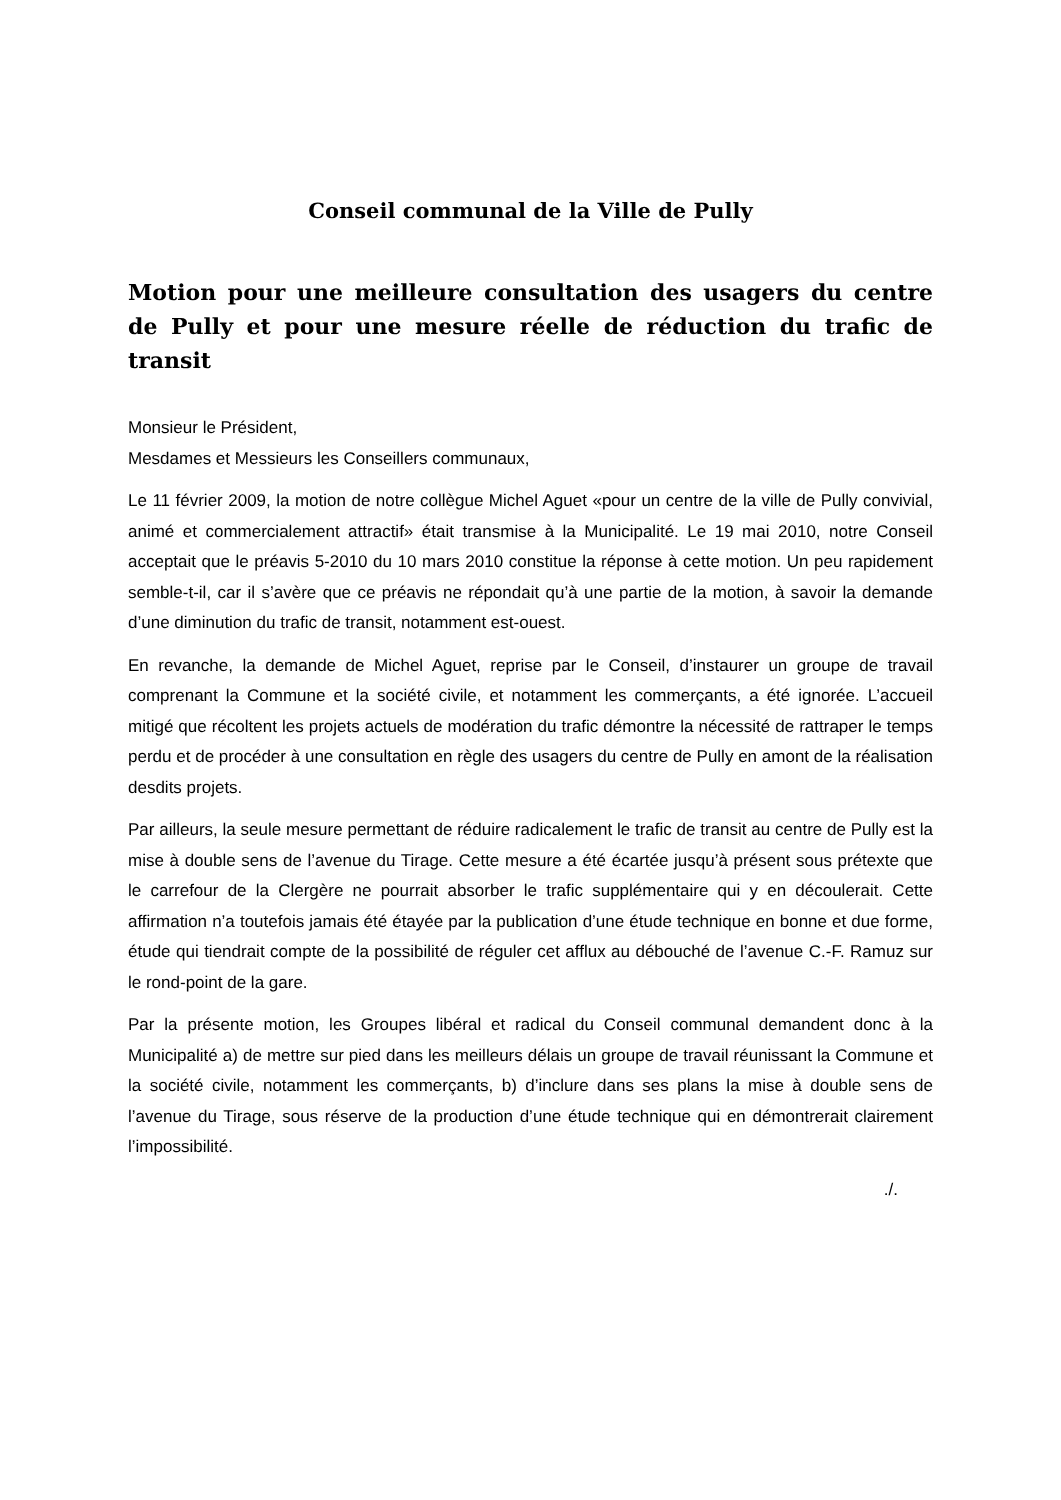Conseil communal de la Ville de Pully
Motion pour une meilleure consultation des usagers du centre de Pully et pour une mesure réelle de réduction du trafic de transit
Monsieur le Président,
Mesdames et Messieurs les Conseillers communaux,
Le 11 février 2009, la motion de notre collègue Michel Aguet «pour un centre de la ville de Pully convivial, animé et commercialement attractif» était transmise à la Municipalité. Le 19 mai 2010, notre Conseil acceptait que le préavis 5-2010 du 10 mars 2010 constitue la réponse à cette motion. Un peu rapidement semble-t-il, car il s’avère que ce préavis ne répondait qu’à une partie de la motion, à savoir la demande d’une diminution du trafic de transit, notamment est-ouest.
En revanche, la demande de Michel Aguet, reprise par le Conseil, d’instaurer un groupe de travail comprenant la Commune et la société civile, et notamment les commerçants, a été ignorée. L’accueil mitigé que récoltent les projets actuels de modération du trafic démontre la nécessité de rattraper le temps perdu et de procéder à une consultation en règle des usagers du centre de Pully en amont de la réalisation desdits projets.
Par ailleurs, la seule mesure permettant de réduire radicalement le trafic de transit au centre de Pully est la mise à double sens de l’avenue du Tirage. Cette mesure a été écartée jusqu’à présent sous prétexte que le carrefour de la Clergère ne pourrait absorber le trafic supplémentaire qui y en découlerait. Cette affirmation n’a toutefois jamais été étayée par la publication d’une étude technique en bonne et due forme, étude qui tiendrait compte de la possibilité de réguler cet afflux au débouché de l’avenue C.-F. Ramuz sur le rond-point de la gare.
Par la présente motion, les Groupes libéral et radical du Conseil communal demandent donc à la Municipalité a) de mettre sur pied dans les meilleurs délais un groupe de travail réunissant la Commune et la société civile, notamment les commerçants, b) d’inclure dans ses plans la mise à double sens de l’avenue du Tirage, sous réserve de la production d’une étude technique qui en démontrerait clairement l’impossibilité.
./.